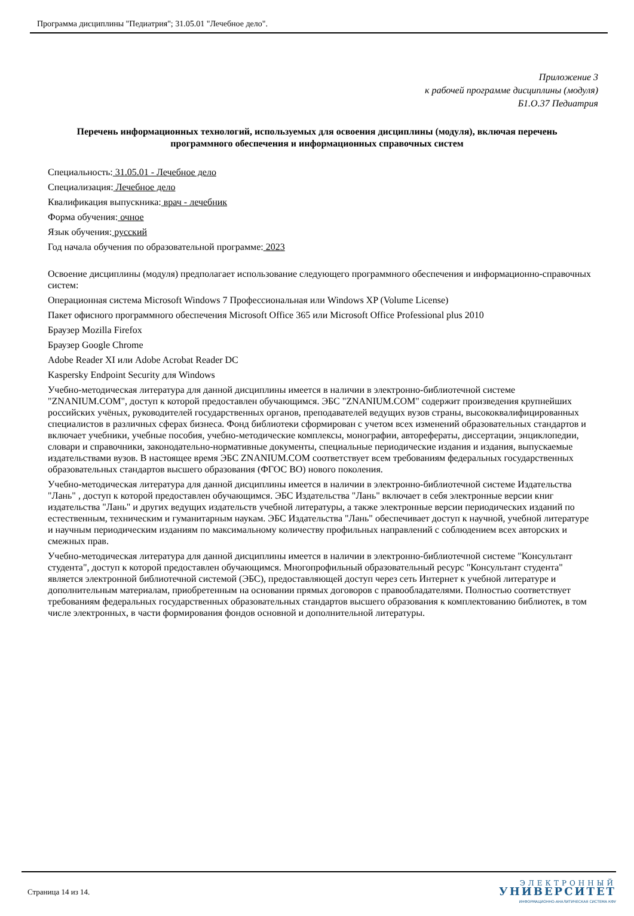Программа дисциплины "Педиатрия"; 31.05.01 "Лечебное дело".
Приложение 3
к рабочей программе дисциплины (модуля)
Б1.О.37 Педиатрия
Перечень информационных технологий, используемых для освоения дисциплины (модуля), включая перечень программного обеспечения и информационных справочных систем
Специальность: 31.05.01 - Лечебное дело
Специализация: Лечебное дело
Квалификация выпускника: врач - лечебник
Форма обучения: очное
Язык обучения: русский
Год начала обучения по образовательной программе: 2023
Освоение дисциплины (модуля) предполагает использование следующего программного обеспечения и информационно-справочных систем:
Операционная система Microsoft Windows 7 Профессиональная или Windows XP (Volume License)
Пакет офисного программного обеспечения Microsoft Office 365 или Microsoft Office Professional plus 2010
Браузер Mozilla Firefox
Браузер Google Chrome
Adobe Reader XI или Adobe Acrobat Reader DC
Kaspersky Endpoint Security для Windows
Учебно-методическая литература для данной дисциплины имеется в наличии в электронно-библиотечной системе "ZNANIUM.COM", доступ к которой предоставлен обучающимся. ЭБС "ZNANIUM.COM" содержит произведения крупнейших российских учёных, руководителей государственных органов, преподавателей ведущих вузов страны, высококвалифицированных специалистов в различных сферах бизнеса. Фонд библиотеки сформирован с учетом всех изменений образовательных стандартов и включает учебники, учебные пособия, учебно-методические комплексы, монографии, авторефераты, диссертации, энциклопедии, словари и справочники, законодательно-нормативные документы, специальные периодические издания и издания, выпускаемые издательствами вузов. В настоящее время ЭБС ZNANIUM.COM соответствует всем требованиям федеральных государственных образовательных стандартов высшего образования (ФГОС ВО) нового поколения.
Учебно-методическая литература для данной дисциплины имеется в наличии в электронно-библиотечной системе Издательства "Лань" , доступ к которой предоставлен обучающимся. ЭБС Издательства "Лань" включает в себя электронные версии книг издательства "Лань" и других ведущих издательств учебной литературы, а также электронные версии периодических изданий по естественным, техническим и гуманитарным наукам. ЭБС Издательства "Лань" обеспечивает доступ к научной, учебной литературе и научным периодическим изданиям по максимальному количеству профильных направлений с соблюдением всех авторских и смежных прав.
Учебно-методическая литература для данной дисциплины имеется в наличии в электронно-библиотечной системе "Консультант студента", доступ к которой предоставлен обучающимся. Многопрофильный образовательный ресурс "Консультант студента" является электронной библиотечной системой (ЭБС), предоставляющей доступ через сеть Интернет к учебной литературе и дополнительным материалам, приобретенным на основании прямых договоров с правообладателями. Полностью соответствует требованиям федеральных государственных образовательных стандартов высшего образования к комплектованию библиотек, в том числе электронных, в части формирования фондов основной и дополнительной литературы.
Страница 14 из 14.
ЭЛЕКТРОННЫЙ
УНИВЕРСИТЕТ
ИНФОРМАЦИОННО-АНАЛИТИЧЕСКАЯ СИСТЕМА КФУ